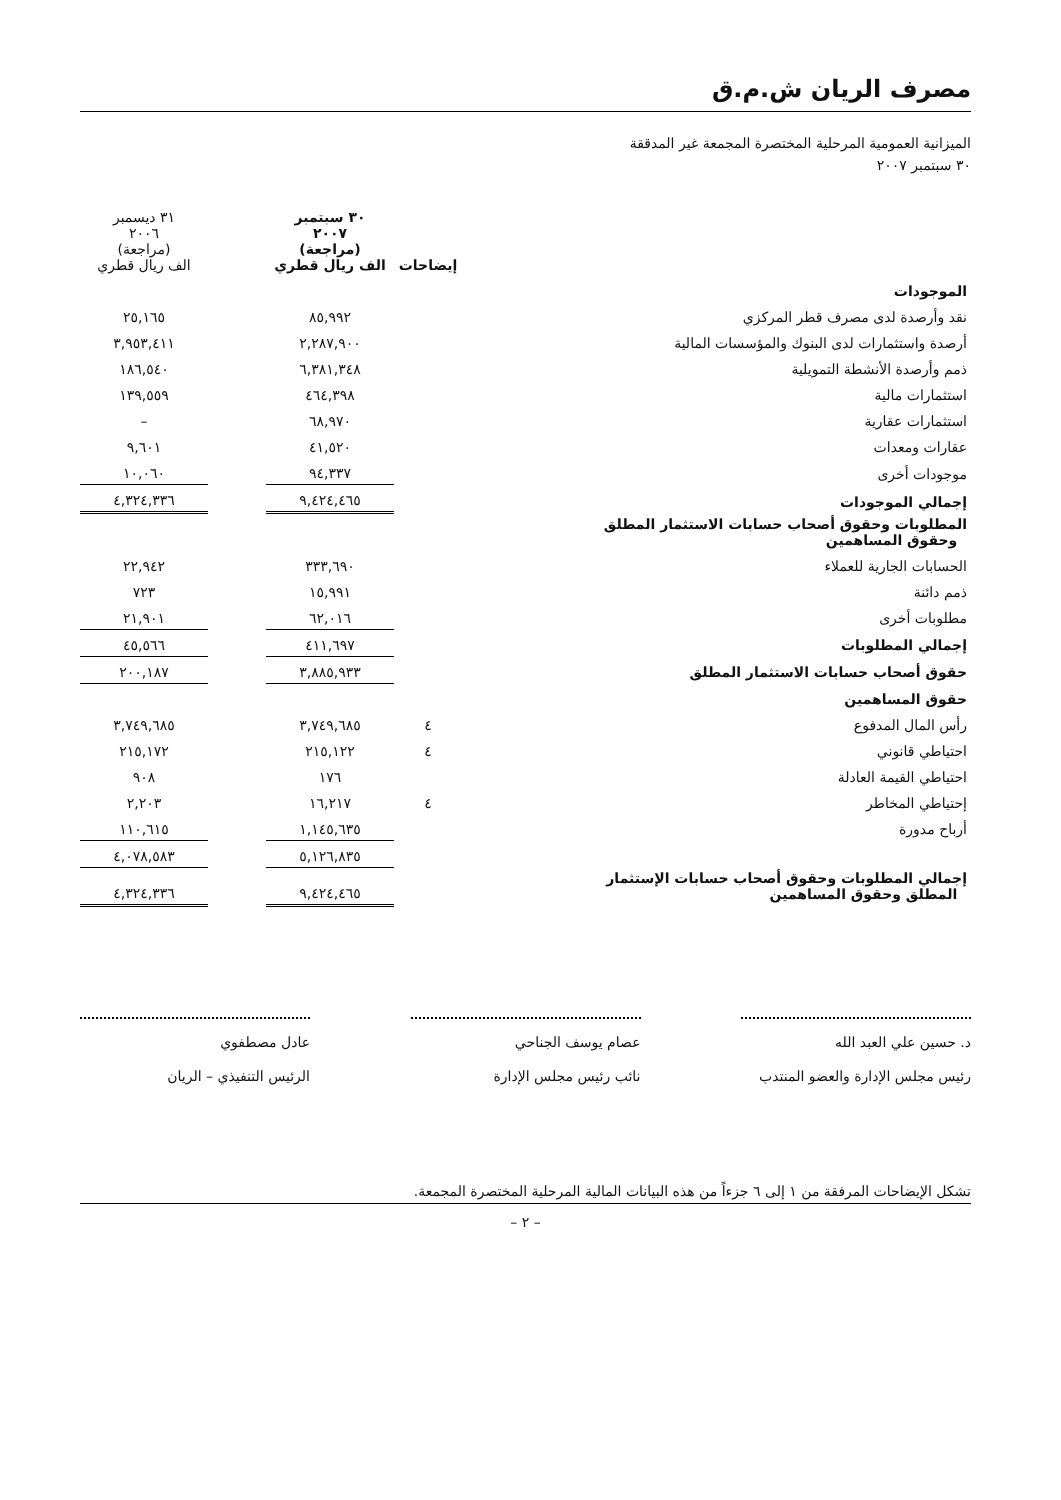مصرف الريان ش.م.ق
الميزانية العمومية المرحلية المختصرة المجمعة غير المدققة
٣٠ سبتمبر ٢٠٠٧
| | إيضاحات | ٣٠ سبتمبر ٢٠٠٧ (مراجعة) الف ريال قطري | | ٣١ ديسمبر ٢٠٠٦ (مراجعة) الف ريال قطري |
| الموجودات | | | | |
| نقد وأرصدة لدى مصرف قطر المركزي | | ٨٥,٩٩٢ | | ٢٥,١٦٥ |
| أرصدة واستثمارات لدى البنوك والمؤسسات المالية | | ٢,٢٨٧,٩٠٠ | | ٣,٩٥٣,٤١١ |
| ذمم وأرصدة الأنشطة التمويلية | | ٦,٣٨١,٣٤٨ | | ١٨٦,٥٤٠ |
| استثمارات مالية | | ٤٦٤,٣٩٨ | | ١٣٩,٥٥٩ |
| استثمارات عقارية | | ٦٨,٩٧٠ | | – |
| عقارات ومعدات | | ٤١,٥٢٠ | | ٩,٦٠١ |
| موجودات أخرى | | ٩٤,٣٣٧ | | ١٠,٠٦٠ |
| إجمالي الموجودات | | ٩,٤٢٤,٤٦٥ | | ٤,٣٢٤,٣٣٦ |
| المطلوبات وحقوق أصحاب حسابات الاستثمار المطلق وحقوق المساهمين | | | | |
| الحسابات الجارية للعملاء | | ٣٣٣,٦٩٠ | | ٢٢,٩٤٢ |
| ذمم دائنة | | ١٥,٩٩١ | | ٧٢٣ |
| مطلوبات أخرى | | ٦٢,٠١٦ | | ٢١,٩٠١ |
| إجمالي المطلوبات | | ٤١١,٦٩٧ | | ٤٥,٥٦٦ |
| حقوق أصحاب حسابات الاستثمار المطلق | | ٣,٨٨٥,٩٣٣ | | ٢٠٠,١٨٧ |
| حقوق المساهمين | | | | |
| رأس المال المدفوع | ٤ | ٣,٧٤٩,٦٨٥ | | ٣,٧٤٩,٦٨٥ |
| احتياطي قانوني | ٤ | ٢١٥,١٢٢ | | ٢١٥,١٧٢ |
| احتياطي القيمة العادلة | | ١٧٦ | | ٩٠٨ |
| إحتياطي المخاطر | ٤ | ١٦,٢١٧ | | ٢,٢٠٣ |
| أرباح مدورة | | ١,١٤٥,٦٣٥ | | ١١٠,٦١٥ |
| | | ٥,١٢٦,٨٣٥ | | ٤,٠٧٨,٥٨٣ |
| إجمالي المطلوبات وحقوق أصحاب حسابات الإستثمار المطلق وحقوق المساهمين | | ٩,٤٢٤,٤٦٥ | | ٤,٣٢٤,٣٣٦ |
د. حسين علي العبد الله
رئيس مجلس الإدارة والعضو المنتدب
عصام يوسف الجناحي
نائب رئيس مجلس الإدارة
عادل مصطفوي
الرئيس التنفيذي – الريان
تشكل الإيضاحات المرفقة من ١ إلى ٦ جزءاً من هذه البيانات المالية المرحلية المختصرة المجمعة.
– ٢ –